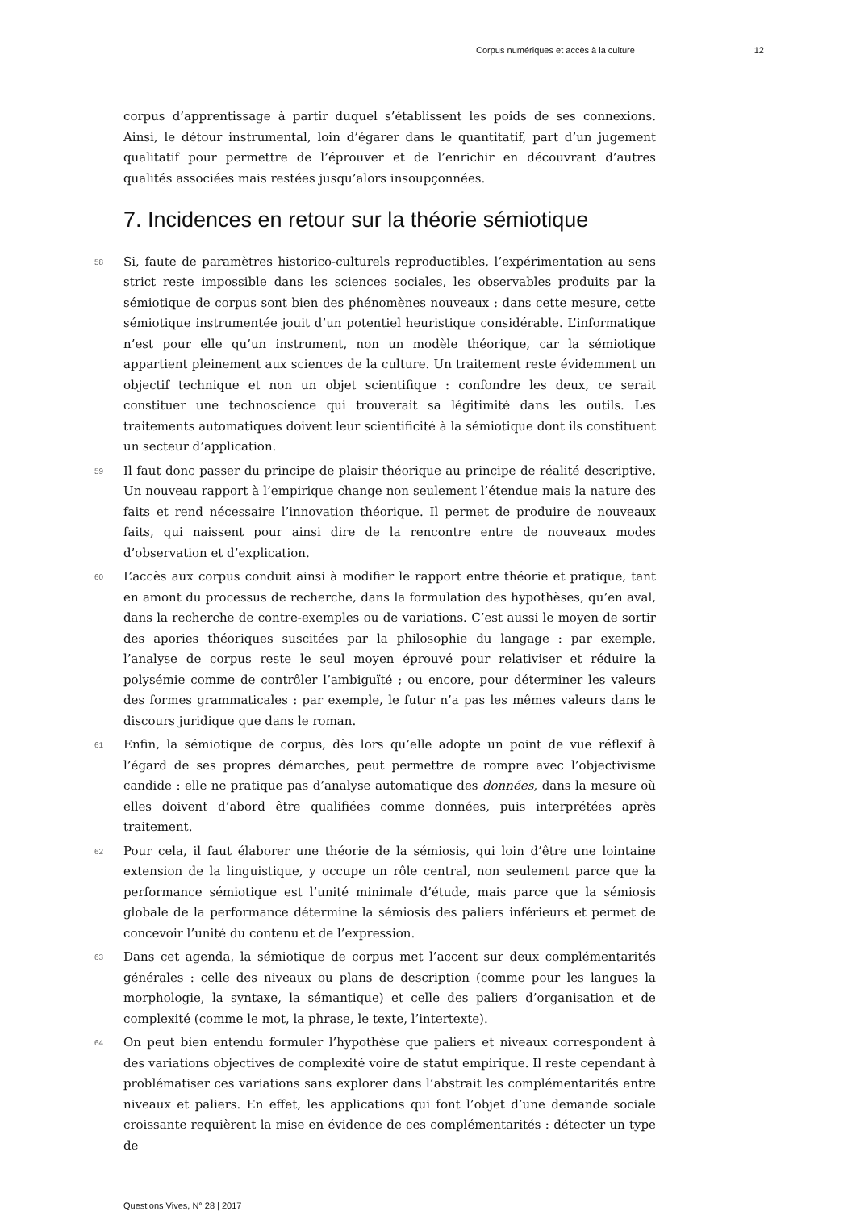Corpus numériques et accès à la culture 12
corpus d’apprentissage à partir duquel s’établissent les poids de ses connexions. Ainsi, le détour instrumental, loin d’égarer dans le quantitatif, part d’un jugement qualitatif pour permettre de l’éprouver et de l’enrichir en découvrant d’autres qualités associées mais restées jusqu’alors insoupçonnées.
7. Incidences en retour sur la théorie sémiotique
58
Si, faute de paramètres historico-culturels reproductibles, l’expérimentation au sens strict reste impossible dans les sciences sociales, les observables produits par la sémiotique de corpus sont bien des phénomènes nouveaux : dans cette mesure, cette sémiotique instrumentée jouit d’un potentiel heuristique considérable. L’informatique n’est pour elle qu’un instrument, non un modèle théorique, car la sémiotique appartient pleinement aux sciences de la culture. Un traitement reste évidemment un objectif technique et non un objet scientifique : confondre les deux, ce serait constituer une technoscience qui trouverait sa légitimité dans les outils. Les traitements automatiques doivent leur scientificité à la sémiotique dont ils constituent un secteur d’application.
59
Il faut donc passer du principe de plaisir théorique au principe de réalité descriptive. Un nouveau rapport à l’empirique change non seulement l’étendue mais la nature des faits et rend nécessaire l’innovation théorique. Il permet de produire de nouveaux faits, qui naissent pour ainsi dire de la rencontre entre de nouveaux modes d’observation et d’explication.
60
L’accès aux corpus conduit ainsi à modifier le rapport entre théorie et pratique, tant en amont du processus de recherche, dans la formulation des hypothèses, qu’en aval, dans la recherche de contre-exemples ou de variations. C’est aussi le moyen de sortir des apories théoriques suscitées par la philosophie du langage : par exemple, l’analyse de corpus reste le seul moyen éprouvé pour relativiser et réduire la polysémie comme de contrôler l’ambiguïté ; ou encore, pour déterminer les valeurs des formes grammaticales : par exemple, le futur n’a pas les mêmes valeurs dans le discours juridique que dans le roman.
61
Enfin, la sémiotique de corpus, dès lors qu’elle adopte un point de vue réflexif à l’égard de ses propres démarches, peut permettre de rompre avec l’objectivisme candide : elle ne pratique pas d’analyse automatique des données, dans la mesure où elles doivent d’abord être qualifiées comme données, puis interprétées après traitement.
62
Pour cela, il faut élaborer une théorie de la sémiosis, qui loin d’être une lointaine extension de la linguistique, y occupe un rôle central, non seulement parce que la performance sémiotique est l’unité minimale d’étude, mais parce que la sémiosis globale de la performance détermine la sémiosis des paliers inférieurs et permet de concevoir l’unité du contenu et de l’expression.
63
Dans cet agenda, la sémiotique de corpus met l’accent sur deux complémentarités générales : celle des niveaux ou plans de description (comme pour les langues la morphologie, la syntaxe, la sémantique) et celle des paliers d’organisation et de complexité (comme le mot, la phrase, le texte, l’intertexte).
64
On peut bien entendu formuler l’hypothèse que paliers et niveaux correspondent à des variations objectives de complexité voire de statut empirique. Il reste cependant à problématiser ces variations sans explorer dans l’abstrait les complémentarités entre niveaux et paliers. En effet, les applications qui font l’objet d’une demande sociale croissante requièrent la mise en évidence de ces complémentarités : détecter un type de
Questions Vives, N° 28 | 2017